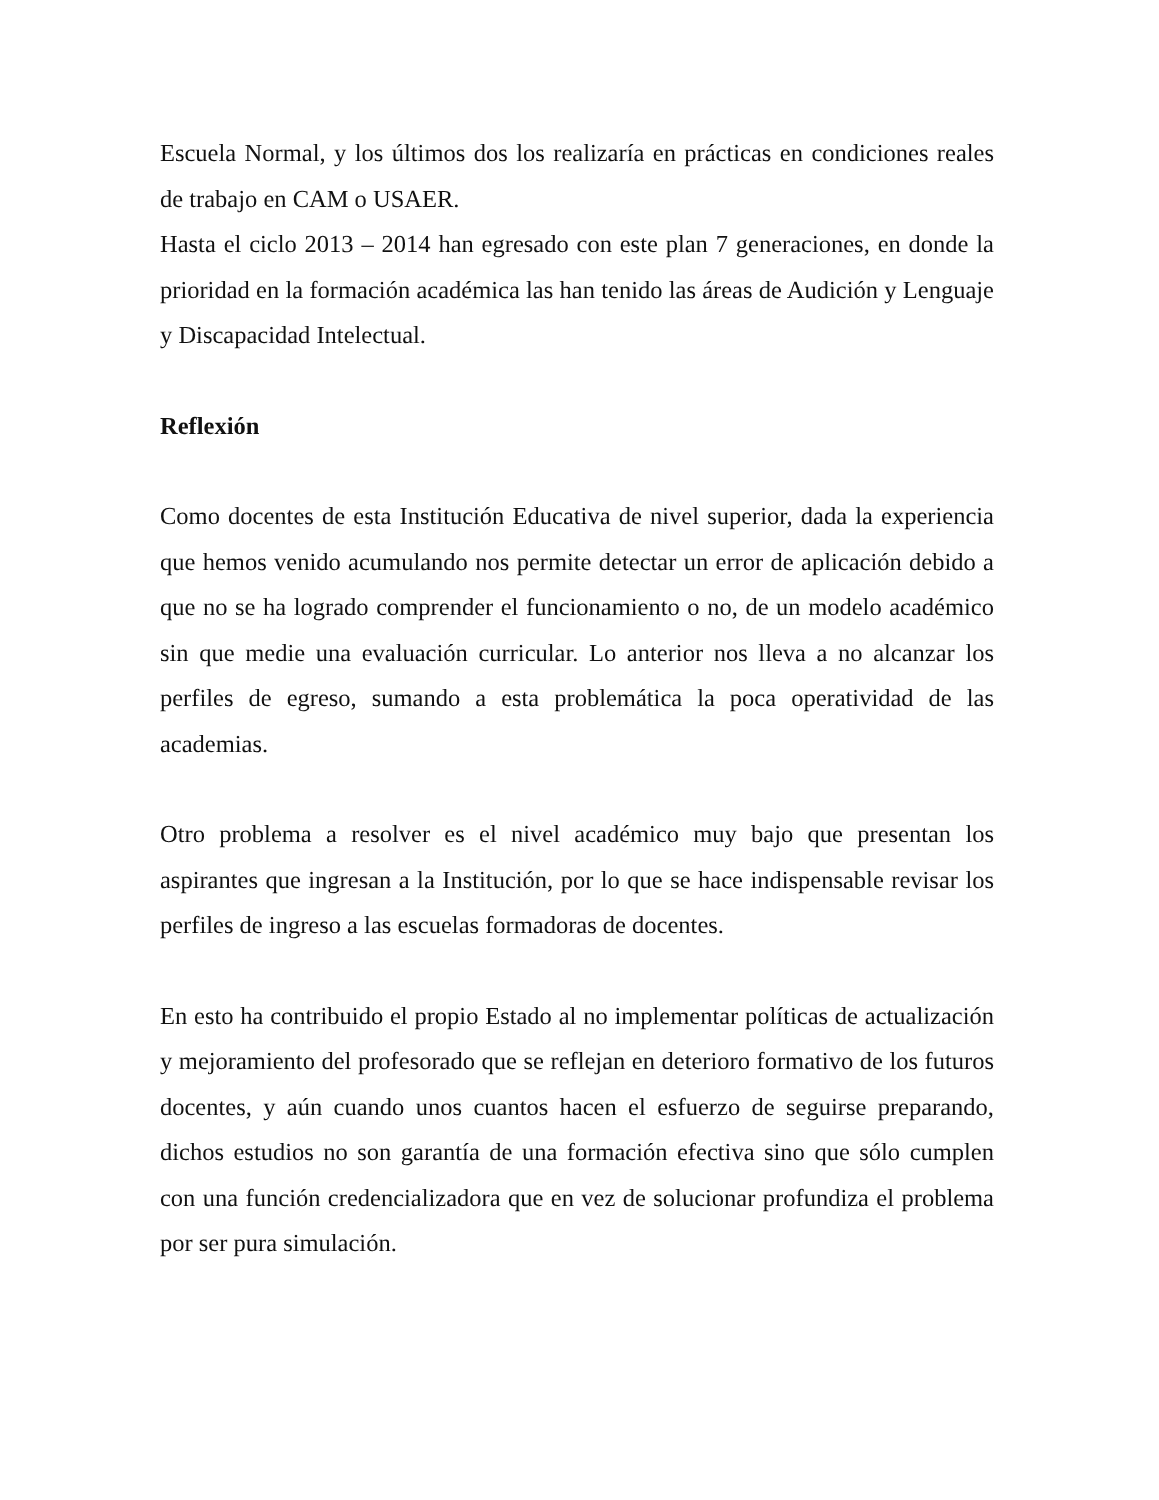Escuela Normal, y los últimos dos los realizaría en prácticas en condiciones reales de trabajo en CAM o USAER.
Hasta el ciclo 2013 – 2014 han egresado con este plan 7 generaciones, en donde la prioridad en la formación académica las han tenido las áreas de Audición y Lenguaje y Discapacidad Intelectual.
Reflexión
Como docentes de esta Institución Educativa de nivel superior, dada la experiencia que hemos venido acumulando nos permite detectar un error de aplicación debido a que no se ha logrado comprender el funcionamiento o no, de un modelo académico sin que medie una evaluación curricular. Lo anterior nos lleva a no alcanzar los perfiles de egreso, sumando a esta problemática la poca operatividad de las academias.
Otro problema a resolver es el nivel académico muy bajo que presentan los aspirantes que ingresan a la Institución, por lo que se hace indispensable revisar los perfiles de ingreso a las escuelas formadoras de docentes.
En esto ha contribuido el propio Estado al no implementar políticas de actualización y mejoramiento del profesorado que se reflejan en deterioro formativo de los futuros docentes, y aún cuando unos cuantos hacen el esfuerzo de seguirse preparando, dichos estudios no son garantía de una formación efectiva sino que sólo cumplen con una función credencializadora que en vez de solucionar profundiza el problema por ser pura simulación.